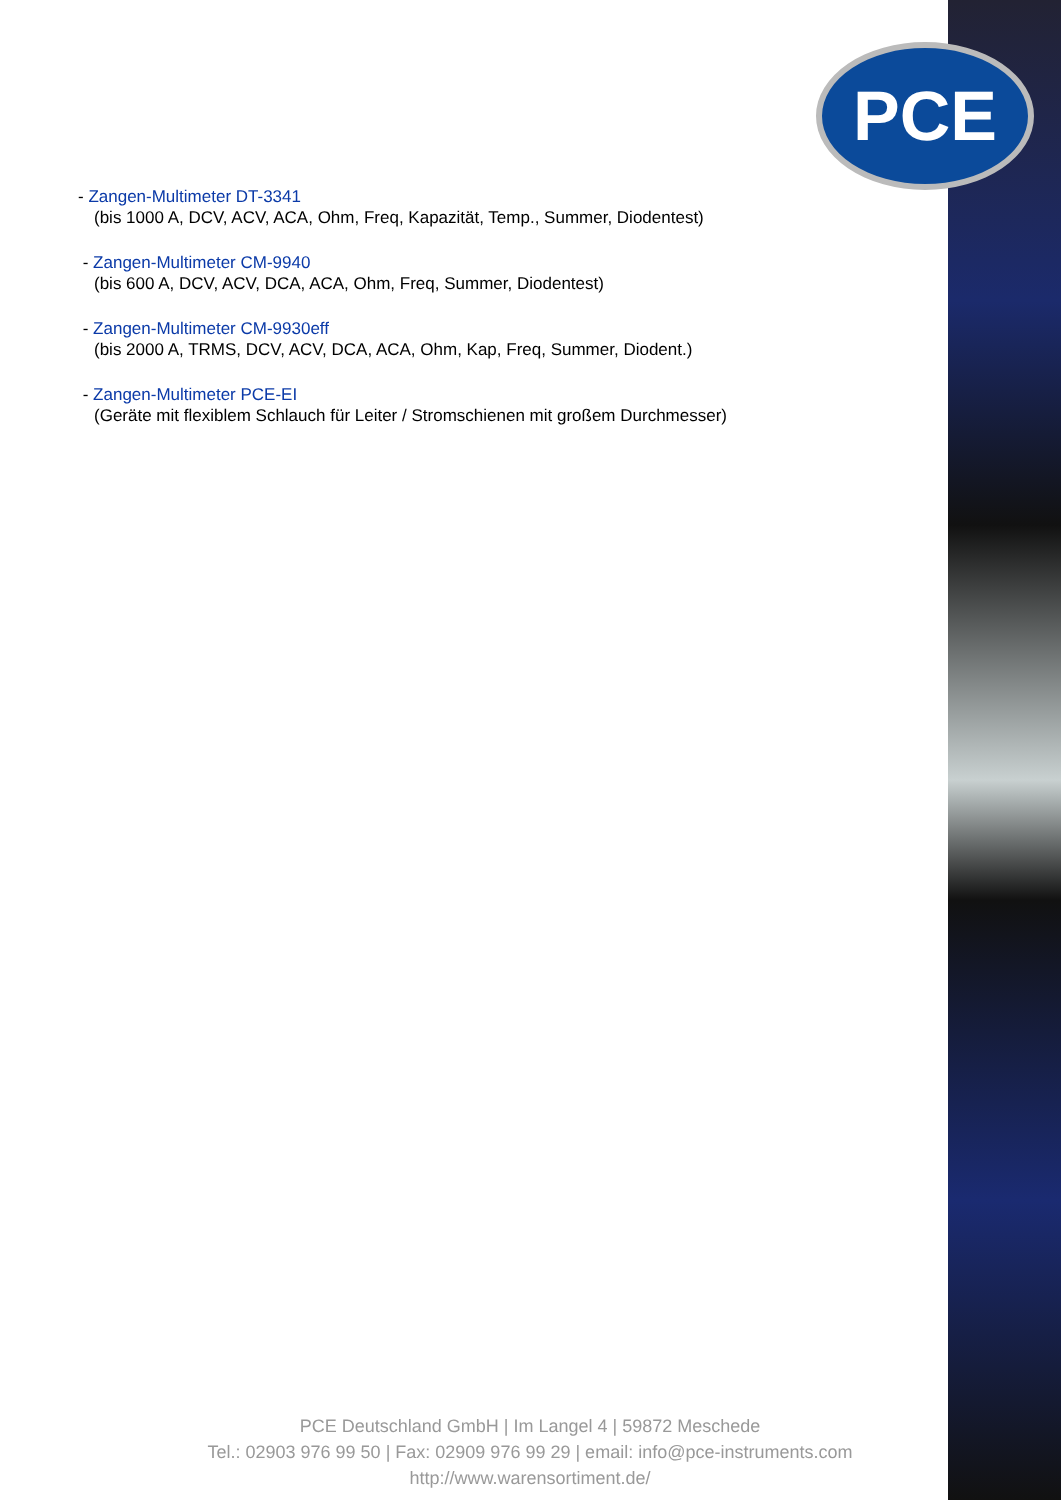PCE
- Zangen-Multimeter DT-3341
(bis 1000 A, DCV, ACV, ACA, Ohm, Freq, Kapazität, Temp., Summer, Diodentest)
- Zangen-Multimeter CM-9940
(bis 600 A, DCV, ACV, DCA, ACA, Ohm, Freq, Summer, Diodentest)
- Zangen-Multimeter CM-9930eff
(bis 2000 A, TRMS, DCV, ACV, DCA, ACA, Ohm, Kap, Freq, Summer, Diodent.)
- Zangen-Multimeter PCE-EI
(Geräte mit flexiblem Schlauch für Leiter / Stromschienen mit großem Durchmesser)
PCE Deutschland GmbH | Im Langel 4 | 59872 Meschede
Tel.: 02903 976 99 50 | Fax: 02909 976 99 29 | email: info@pce-instruments.com
http://www.warensortiment.de/